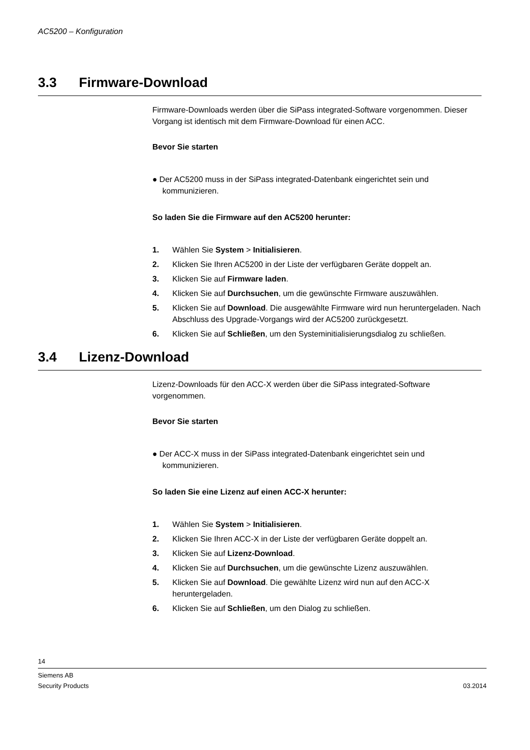AC5200 – Konfiguration
3.3 Firmware-Download
Firmware-Downloads werden über die SiPass integrated-Software vorgenommen. Dieser Vorgang ist identisch mit dem Firmware-Download für einen ACC.
Bevor Sie starten
● Der AC5200 muss in der SiPass integrated-Datenbank eingerichtet sein und kommunizieren.
So laden Sie die Firmware auf den AC5200 herunter:
1. Wählen Sie System > Initialisieren.
2. Klicken Sie Ihren AC5200 in der Liste der verfügbaren Geräte doppelt an.
3. Klicken Sie auf Firmware laden.
4. Klicken Sie auf Durchsuchen, um die gewünschte Firmware auszuwählen.
5. Klicken Sie auf Download. Die ausgewählte Firmware wird nun heruntergeladen. Nach Abschluss des Upgrade-Vorgangs wird der AC5200 zurückgesetzt.
6. Klicken Sie auf Schließen, um den Systeminitialisierungsdialog zu schließen.
3.4 Lizenz-Download
Lizenz-Downloads für den ACC-X werden über die SiPass integrated-Software vorgenommen.
Bevor Sie starten
● Der ACC-X muss in der SiPass integrated-Datenbank eingerichtet sein und kommunizieren.
So laden Sie eine Lizenz auf einen ACC-X herunter:
1. Wählen Sie System > Initialisieren.
2. Klicken Sie Ihren ACC-X in der Liste der verfügbaren Geräte doppelt an.
3. Klicken Sie auf Lizenz-Download.
4. Klicken Sie auf Durchsuchen, um die gewünschte Lizenz auszuwählen.
5. Klicken Sie auf Download. Die gewählte Lizenz wird nun auf den ACC-X heruntergeladen.
6. Klicken Sie auf Schließen, um den Dialog zu schließen.
14
Siemens AB
Security Products 03.2014